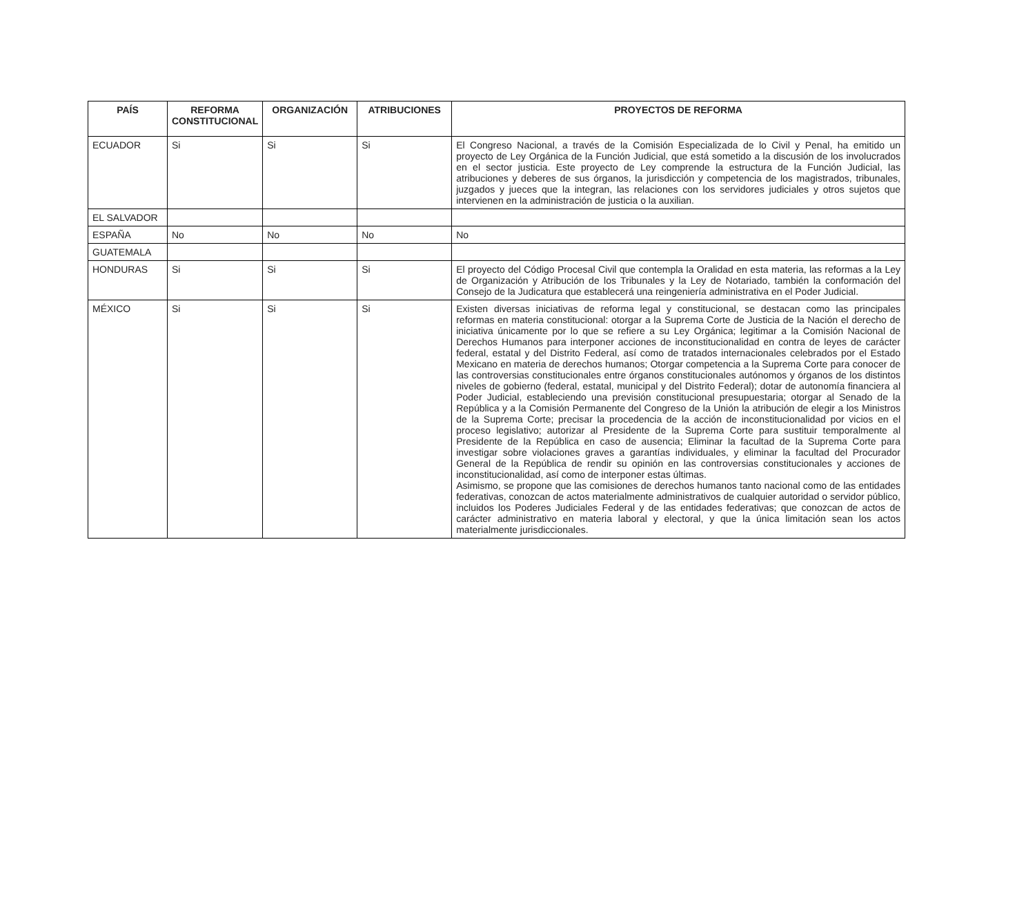| PAÍS | REFORMA CONSTITUCIONAL | ORGANIZACIÓN | ATRIBUCIONES | PROYECTOS DE REFORMA |
| --- | --- | --- | --- | --- |
| ECUADOR | Si | Si | Si | El Congreso Nacional, a través de la Comisión Especializada de lo Civil y Penal, ha emitido un proyecto de Ley Orgánica de la Función Judicial, que está sometido a la discusión de los involucrados en el sector justicia. Este proyecto de Ley comprende la estructura de la Función Judicial, las atribuciones y deberes de sus órganos, la jurisdicción y competencia de los magistrados, tribunales, juzgados y jueces que la integran, las relaciones con los servidores judiciales y otros sujetos que intervienen en la administración de justicia o la auxilian. |
| EL SALVADOR | | | | |
| ESPAÑA | No | No | No | No |
| GUATEMALA | | | | |
| HONDURAS | Si | Si | Si | El proyecto del Código Procesal Civil que contempla la Oralidad en esta materia, las reformas a la Ley de Organización y Atribución de los Tribunales y la Ley de Notariado, también la conformación del Consejo de la Judicatura que establecerá una reingeniería administrativa en el Poder Judicial. |
| MÉXICO | Si | Si | Si | Existen diversas iniciativas de reforma legal y constitucional, se destacan como las principales reformas en materia constitucional: otorgar a la Suprema Corte de Justicia de la Nación el derecho de iniciativa únicamente por lo que se refiere a su Ley Orgánica; legitimar a la Comisión Nacional de Derechos Humanos para interponer acciones de inconstitucionalidad en contra de leyes de carácter federal, estatal y del Distrito Federal, así como de tratados internacionales celebrados por el Estado Mexicano en materia de derechos humanos; Otorgar competencia a la Suprema Corte para conocer de las controversias constitucionales entre órganos constitucionales autónomos y órganos de los distintos niveles de gobierno (federal, estatal, municipal y del Distrito Federal); dotar de autonomía financiera al Poder Judicial, estableciendo una previsión constitucional presupuestaria; otorgar al Senado de la República y a la Comisión Permanente del Congreso de la Unión la atribución de elegir a los Ministros de la Suprema Corte; precisar la procedencia de la acción de inconstitucionalidad por vicios en el proceso legislativo; autorizar al Presidente de la Suprema Corte para sustituir temporalmente al Presidente de la República en caso de ausencia; Eliminar la facultad de la Suprema Corte para investigar sobre violaciones graves a garantías individuales, y eliminar la facultad del Procurador General de la República de rendir su opinión en las controversias constitucionales y acciones de inconstitucionalidad, así como de interponer estas últimas. Asimismo, se propone que las comisiones de derechos humanos tanto nacional como de las entidades federativas, conozcan de actos materialmente administrativos de cualquier autoridad o servidor público, incluidos los Poderes Judiciales Federal y de las entidades federativas; que conozcan de actos de carácter administrativo en materia laboral y electoral, y que la única limitación sean los actos materialmente jurisdiccionales. |